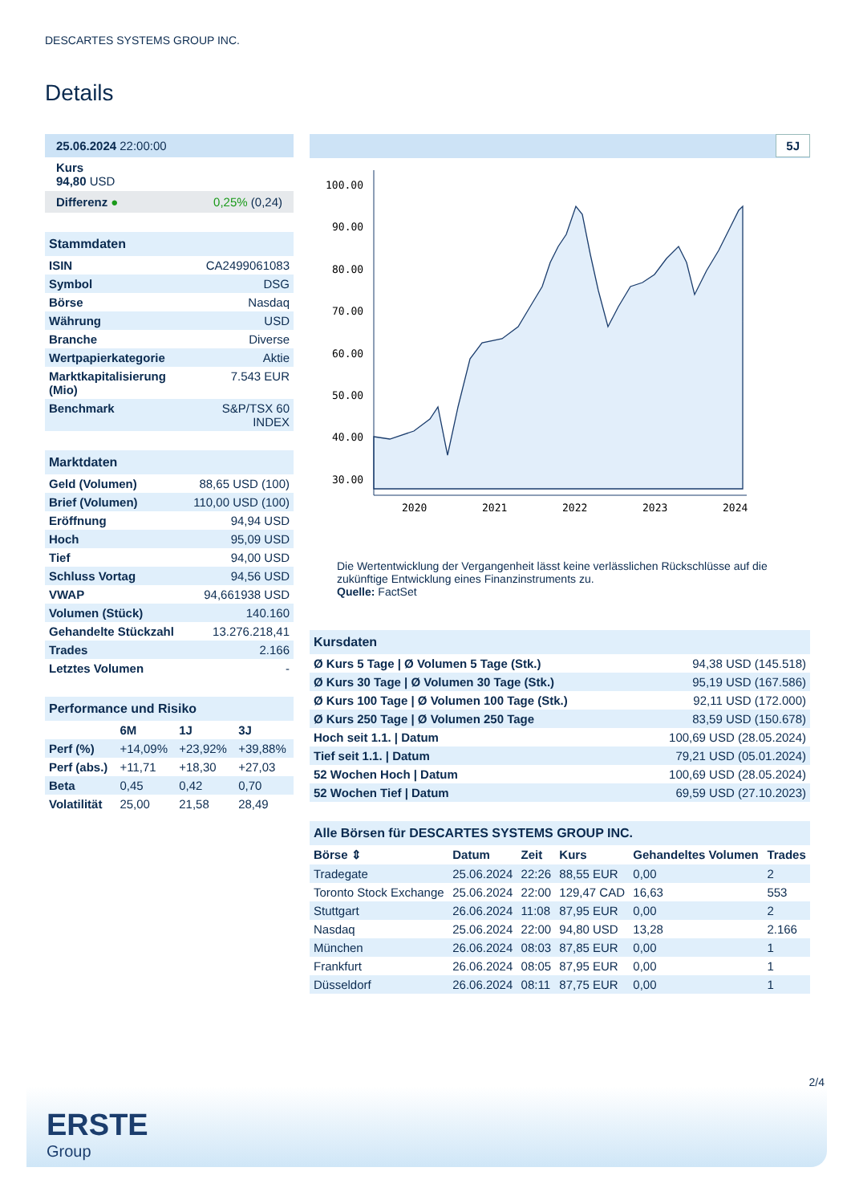DESCARTES SYSTEMS GROUP INC.
Details
| 25.06.2024 22:00:00 |
| Kurs 94,80 USD |
| Differenz ● 0,25% (0,24) |
| Stammdaten | |
| ISIN | CA2499061083 |
| Symbol | DSG |
| Börse | Nasdaq |
| Währung | USD |
| Branche | Diverse |
| Wertpapierkategorie | Aktie |
| Marktkapitalisierung (Mio) | 7.543 EUR |
| Benchmark | S&P/TSX 60 INDEX |
| Marktdaten | |
| Geld (Volumen) | 88,65 USD (100) |
| Brief (Volumen) | 110,00 USD (100) |
| Eröffnung | 94,94 USD |
| Hoch | 95,09 USD |
| Tief | 94,00 USD |
| Schluss Vortag | 94,56 USD |
| VWAP | 94,661938 USD |
| Volumen (Stück) | 140.160 |
| Gehandelte Stückzahl | 13.276.218,41 |
| Trades | 2.166 |
| Letztes Volumen | - |
| Performance und Risiko | | | |
| | 6M | 1J | 3J |
| Perf (%) | +14,09% | +23,92% | +39,88% |
| Perf (abs.) | +11,71 | +18,30 | +27,03 |
| Beta | 0,45 | 0,42 | 0,70 |
| Volatilität | 25,00 | 21,58 | 28,49 |
5J
100.00
90.00
80.00
70.00
60.00
50.00
40.00
30.00
2020
2021
2022
2023
2024
Die Wertentwicklung der Vergangenheit lässt keine verlässlichen Rückschlüsse auf die zukünftige Entwicklung eines Finanzinstruments zu.
Quelle: FactSet
| Kursdaten | |
| Ø Kurs 5 Tage / Ø Volumen 5 Tage (Stk.) | 94,38 USD (145.518) |
| Ø Kurs 30 Tage / Ø Volumen 30 Tage (Stk.) | 95,19 USD (167.586) |
| Ø Kurs 100 Tage / Ø Volumen 100 Tage (Stk.) | 92,11 USD (172.000) |
| Ø Kurs 250 Tage / Ø Volumen 250 Tage | 83,59 USD (150.678) |
| Hoch seit 1.1. / Datum | 100,69 USD (28.05.2024) |
| Tief seit 1.1. / Datum | 79,21 USD (05.01.2024) |
| 52 Wochen Hoch / Datum | 100,69 USD (28.05.2024) |
| 52 Wochen Tief / Datum | 69,59 USD (27.10.2023) |
| Alle Börsen für DESCARTES SYSTEMS GROUP INC. | | | | | |
| Börse ⇕ | Datum | Zeit | Kurs | Gehandeltes Volumen | Trades |
| Tradegate | 25.06.2024 | 22:26 | 88,55 EUR | 0,00 | 2 |
| Toronto Stock Exchange | 25.06.2024 | 22:00 | 129,47 CAD | 16,63 | 553 |
| Stuttgart | 26.06.2024 | 11:08 | 87,95 EUR | 0,00 | 2 |
| Nasdaq | 25.06.2024 | 22:00 | 94,80 USD | 13,28 | 2.166 |
| München | 26.06.2024 | 08:03 | 87,85 EUR | 0,00 | 1 |
| Frankfurt | 26.06.2024 | 08:05 | 87,95 EUR | 0,00 | 1 |
| Düsseldorf | 26.06.2024 | 08:11 | 87,75 EUR | 0,00 | 1 |
2/4
ERSTE
Group